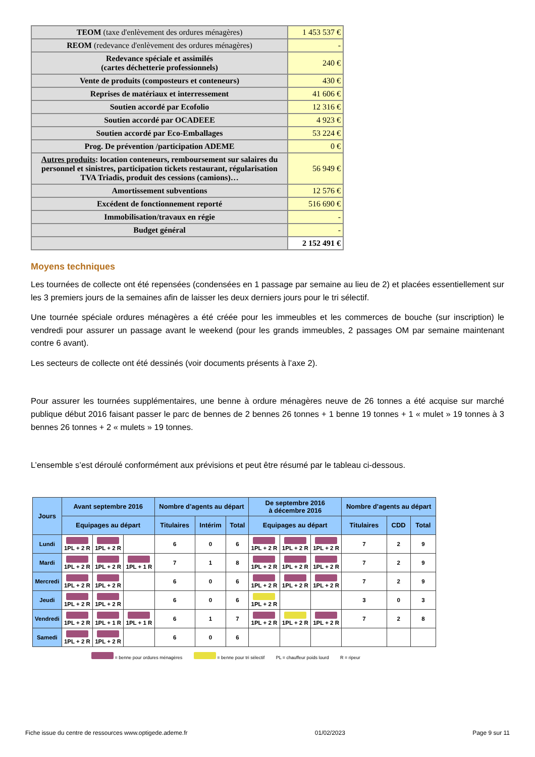| TEOM (taxe d'enlèvement des ordures ménagères) | 1 453 537 € |
| REOM (redevance d'enlèvement des ordures ménagères) | - |
| Redevance spéciale et assimilés (cartes déchetterie professionnels) | 240 € |
| Vente de produits (composteurs et conteneurs) | 430 € |
| Reprises de matériaux et interressement | 41 606 € |
| Soutien accordé par Ecofolio | 12 316 € |
| Soutien accordé par OCADEEE | 4 923 € |
| Soutien accordé par Eco-Emballages | 53 224 € |
| Prog. De prévention /participation ADEME | 0 € |
| Autres produits : location conteneurs, remboursement sur salaires du personnel et sinistres, participation tickets restaurant, régularisation TVA Triadis, produit des cessions (camions)… | 56 949 € |
| Amortissement subventions | 12 576 € |
| Excédent de fonctionnement reporté | 516 690 € |
| Immobilisation/travaux en régie | - |
| Budget général | - |
| | 2 152 491 € |
Moyens techniques
Les tournées de collecte ont été repensées (condensées en 1 passage par semaine au lieu de 2) et placées essentiellement sur les 3 premiers jours de la semaines afin de laisser les deux derniers jours pour le tri sélectif.
Une tournée spéciale ordures ménagères a été créée pour les immeubles et les commerces de bouche (sur inscription) le vendredi pour assurer un passage avant le weekend (pour les grands immeubles, 2 passages OM par semaine maintenant contre 6 avant).
Les secteurs de collecte ont été dessinés (voir documents présents à l’axe 2).
Pour assurer les tournées supplémentaires, une benne à ordure ménagères neuve de 26 tonnes a été acquise sur marché publique début 2016 faisant passer le parc de bennes de 2 bennes 26 tonnes + 1 benne 19 tonnes + 1 « mulet » 19 tonnes à 3 bennes 26 tonnes + 2 « mulets » 19 tonnes.
L’ensemble s’est déroulé conformément aux prévisions et peut être résumé par le tableau ci-dessous.
| Jours | Avant septembre 2016 | | | Nombre d’agents au départ | | | De septembre 2016 à décembre 2016 | | | Nombre d’agents au départ | | |
| --- | --- | --- | --- | --- | --- | --- | --- | --- | --- | --- | --- | --- |
| | Equipages au départ | | | Titulaires | Intérim | Total | Equipages au départ | | | Titulaires | CDD | Total |
| Lundi | 1PL + 2 R | 1PL + 2 R | | 6 | 0 | 6 | 1PL + 2 R | 1PL + 2 R | 1PL + 2 R | 7 | 2 | 9 |
| Mardi | 1PL + 2 R | 1PL + 2 R | 1PL + 1 R | 7 | 1 | 8 | 1PL + 2 R | 1PL + 2 R | 1PL + 2 R | 7 | 2 | 9 |
| Mercredi | 1PL + 2 R | 1PL + 2 R | | 6 | 0 | 6 | 1PL + 2 R | 1PL + 2 R | 1PL + 2 R | 7 | 2 | 9 |
| Jeudi | 1PL + 2 R | 1PL + 2 R | | 6 | 0 | 6 | 1PL + 2 R | | | 3 | 0 | 3 |
| Vendredi | 1PL + 2 R | 1PL + 1 R | 1PL + 1 R | 6 | 1 | 7 | 1PL + 2 R | 1PL + 2 R | 1PL + 2 R | 7 | 2 | 8 |
| Samedi | 1PL + 2 R | 1PL + 2 R | | 6 | 0 | 6 | | | | | | |
= benne pour ordures ménagères = benne pour tri sélectif PL = chauffeur poids lourd R = ripeur
Fiche issue du centre de ressources www.optigede.ademe.fr 01/02/2023 Page 9 sur 11